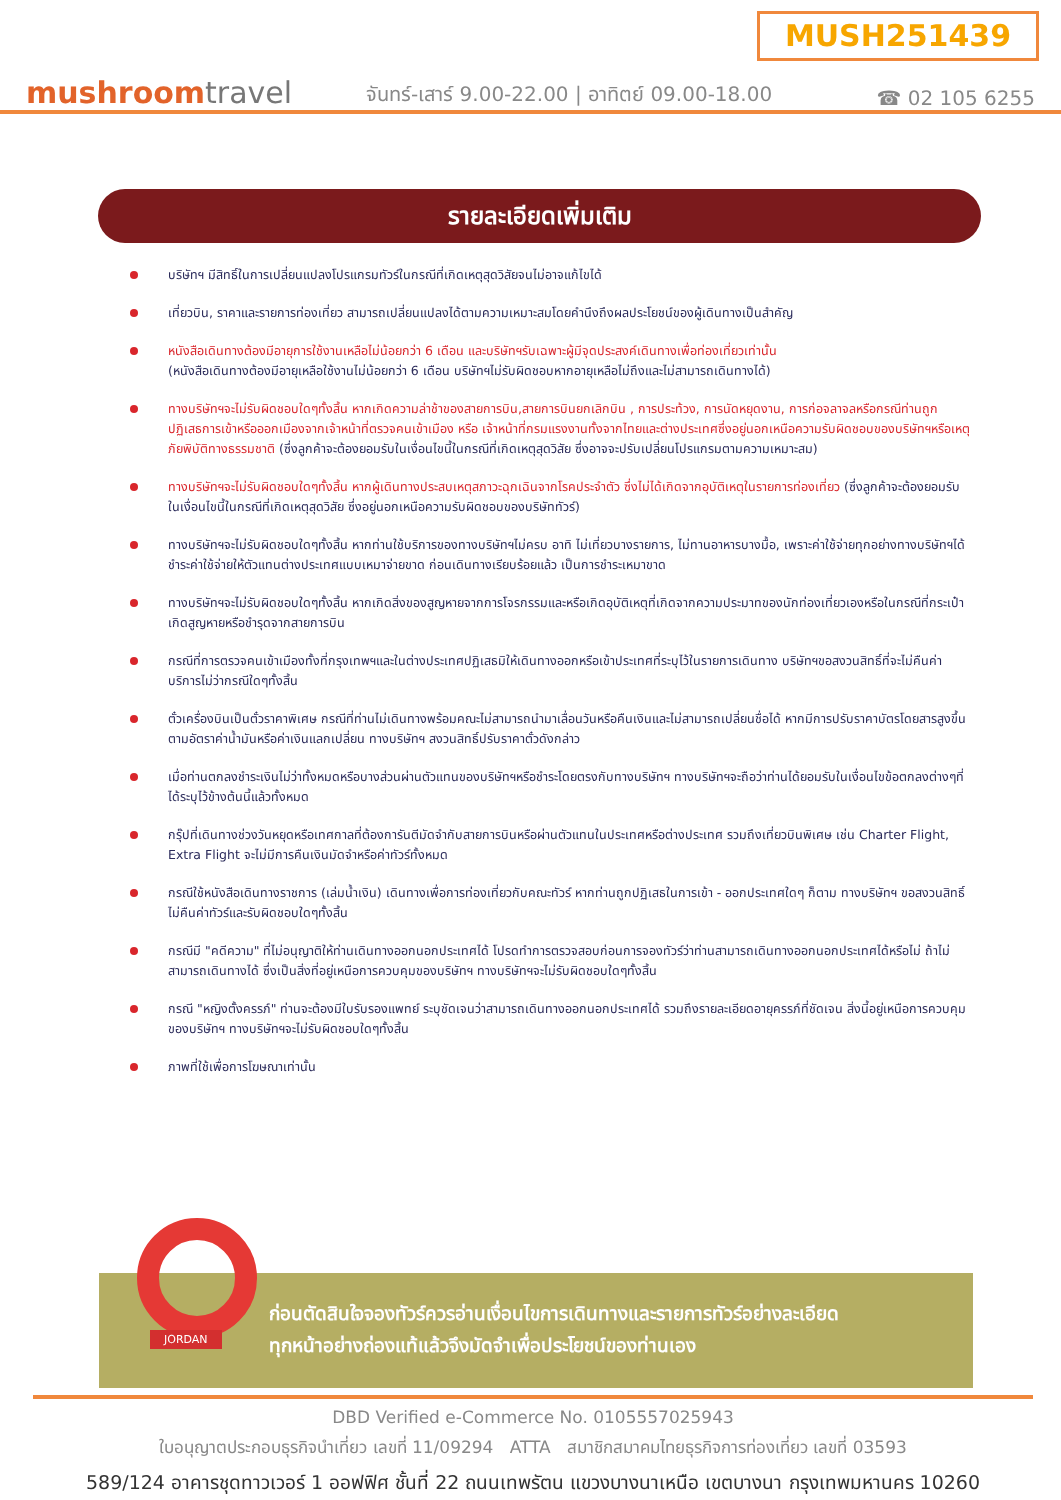MUSH251439
mushroomtravel
จันทร์-เสาร์ 9.00-22.00 | อาทิตย์ 09.00-18.00
☎ 02 105 6255
รายละเอียดเพิ่มเติม
บริษัทฯ มีสิทธิ์ในการเปลี่ยนแปลงโปรแกรมทัวร์ในกรณีที่เกิดเหตุสุดวิสัยจนไม่อาจแก้ไขได้
เที่ยวบิน, ราคาและรายการท่องเที่ยว สามารถเปลี่ยนแปลงได้ตามความเหมาะสมโดยคำนึงถึงผลประโยชน์ของผู้เดินทางเป็นสำคัญ
หนังสือเดินทางต้องมีอายุการใช้งานเหลือไม่น้อยกว่า 6 เดือน และบริษัทฯรับเฉพาะผู้มีจุดประสงค์เดินทางเพื่อท่องเที่ยวเท่านั้น
(หนังสือเดินทางต้องมีอายุเหลือใช้งานไม่น้อยกว่า 6 เดือน บริษัทฯไม่รับผิดชอบหากอายุเหลือไม่ถึงและไม่สามารถเดินทางได้)
ทางบริษัทฯจะไม่รับผิดชอบใดๆทั้งสิ้น หากเกิดความล่าช้าของสายการบิน,สายการบินยกเลิกบิน , การประท้วง, การนัดหยุดงาน, การก่อจลาจลหรือกรณีท่านถูกปฏิเสธการเข้าหรือออกเมืองจากเจ้าหน้าที่ตรวจคนเข้าเมือง หรือ เจ้าหน้าที่กรมแรงงานทั้งจากไทยและต่างประเทศซึ่งอยู่นอกเหนือความรับผิดชอบของบริษัทฯหรือเหตุภัยพิบัติทางธรรมชาติ (ซึ่งลูกค้าจะต้องยอมรับในเงื่อนไขนี้ในกรณีที่เกิดเหตุสุดวิสัย ซึ่งอาจจะปรับเปลี่ยนโปรแกรมตามความเหมาะสม)
ทางบริษัทฯจะไม่รับผิดชอบใดๆทั้งสิ้น หากผู้เดินทางประสบเหตุสภาวะฉุกเฉินจากโรคประจำตัว ซึ่งไม่ได้เกิดจากอุบัติเหตุในรายการท่องเที่ยว (ซึ่งลูกค้าจะต้องยอมรับในเงื่อนไขนี้ในกรณีที่เกิดเหตุสุดวิสัย ซึ่งอยู่นอกเหนือความรับผิดชอบของบริษัททัวร์)
ทางบริษัทฯจะไม่รับผิดชอบใดๆทั้งสิ้น หากท่านใช้บริการของทางบริษัทฯไม่ครบ อาทิ ไม่เที่ยวบางรายการ, ไม่ทานอาหารบางมื้อ, เพราะค่าใช้จ่ายทุกอย่างทางบริษัทฯได้ชำระค่าใช้จ่ายให้ตัวแทนต่างประเทศแบบเหมาจ่ายขาด ก่อนเดินทางเรียบร้อยแล้ว เป็นการชำระเหมาขาด
ทางบริษัทฯจะไม่รับผิดชอบใดๆทั้งสิ้น หากเกิดสิ่งของสูญหายจากการโจรกรรมและหรือเกิดอุบัติเหตุที่เกิดจากความประมาทของนักท่องเที่ยวเองหรือในกรณีที่กระเป๋าเกิดสูญหายหรือชำรุดจากสายการบิน
กรณีที่การตรวจคนเข้าเมืองทั้งที่กรุงเทพฯและในต่างประเทศปฏิเสธมิให้เดินทางออกหรือเข้าประเทศที่ระบุไว้ในรายการเดินทาง บริษัทฯขอสงวนสิทธิ์ที่จะไม่คืนค่าบริการไม่ว่ากรณีใดๆทั้งสิ้น
ตั๋วเครื่องบินเป็นตั๋วราคาพิเศษ กรณีที่ท่านไม่เดินทางพร้อมคณะไม่สามารถนำมาเลื่อนวันหรือคืนเงินและไม่สามารถเปลี่ยนชื่อได้ หากมีการปรับราคาบัตรโดยสารสูงขึ้น ตามอัตราค่าน้ำมันหรือค่าเงินแลกเปลี่ยน ทางบริษัทฯ สงวนสิทธิ์ปรับราคาตั๋วดังกล่าว
เมื่อท่านตกลงชำระเงินไม่ว่าทั้งหมดหรือบางส่วนผ่านตัวแทนของบริษัทฯหรือชำระโดยตรงกับทางบริษัทฯ ทางบริษัทฯจะถือว่าท่านได้ยอมรับในเงื่อนไขข้อตกลงต่างๆที่ได้ระบุไว้ข้างต้นนี้แล้วทั้งหมด
กรุ๊ปที่เดินทางช่วงวันหยุดหรือเทศกาลที่ต้องการันตีมัดจำกับสายการบินหรือผ่านตัวแทนในประเทศหรือต่างประเทศ รวมถึงเที่ยวบินพิเศษ เช่น Charter Flight, Extra Flight จะไม่มีการคืนเงินมัดจำหรือค่าทัวร์ทั้งหมด
กรณีใช้หนังสือเดินทางราชการ (เล่มน้ำเงิน) เดินทางเพื่อการท่องเที่ยวกับคณะทัวร์ หากท่านถูกปฏิเสธในการเข้า - ออกประเทศใดๆ ก็ตาม ทางบริษัทฯ ขอสงวนสิทธิ์ไม่คืนค่าทัวร์และรับผิดชอบใดๆทั้งสิ้น
กรณีมี "คดีความ" ที่ไม่อนุญาติให้ท่านเดินทางออกนอกประเทศได้ โปรดทำการตรวจสอบก่อนการจองทัวร์ว่าท่านสามารถเดินทางออกนอกประเทศได้หรือไม่ ถ้าไม่สามารถเดินทางได้ ซึ่งเป็นสิ่งที่อยู่เหนือการควบคุมของบริษัทฯ ทางบริษัทฯจะไม่รับผิดชอบใดๆทั้งสิ้น
กรณี "หญิงตั้งครรภ์" ท่านจะต้องมีใบรับรองแพทย์ ระบุชัดเจนว่าสามารถเดินทางออกนอกประเทศได้ รวมถึงรายละเอียดอายุครรภ์ที่ชัดเจน สิ่งนี้อยู่เหนือการควบคุมของบริษัทฯ ทางบริษัทฯจะไม่รับผิดชอบใดๆทั้งสิ้น
ภาพที่ใช้เพื่อการโฆษณาเท่านั้น
ก่อนตัดสินใจจองทัวร์ควรอ่านเงื่อนไขการเดินทางและรายการทัวร์อย่างละเอียด
ทุกหน้าอย่างถ่องแท้แล้วจึงมัดจำเพื่อประโยชน์ของท่านเอง
JORDAN
DBD Verified e-Commerce No. 0105557025943
ใบอนุญาตประกอบธุรกิจนำเที่ยว เลขที่ 11/09294 ATTA สมาชิกสมาคมไทยธุรกิจการท่องเที่ยว เลขที่ 03593
589/124 อาคารชุดทาวเวอร์ 1 ออฟฟิศ ชั้นที่ 22 ถนนเทพรัตน แขวงบางนาเหนือ เขตบางนา กรุงเทพมหานคร 10260